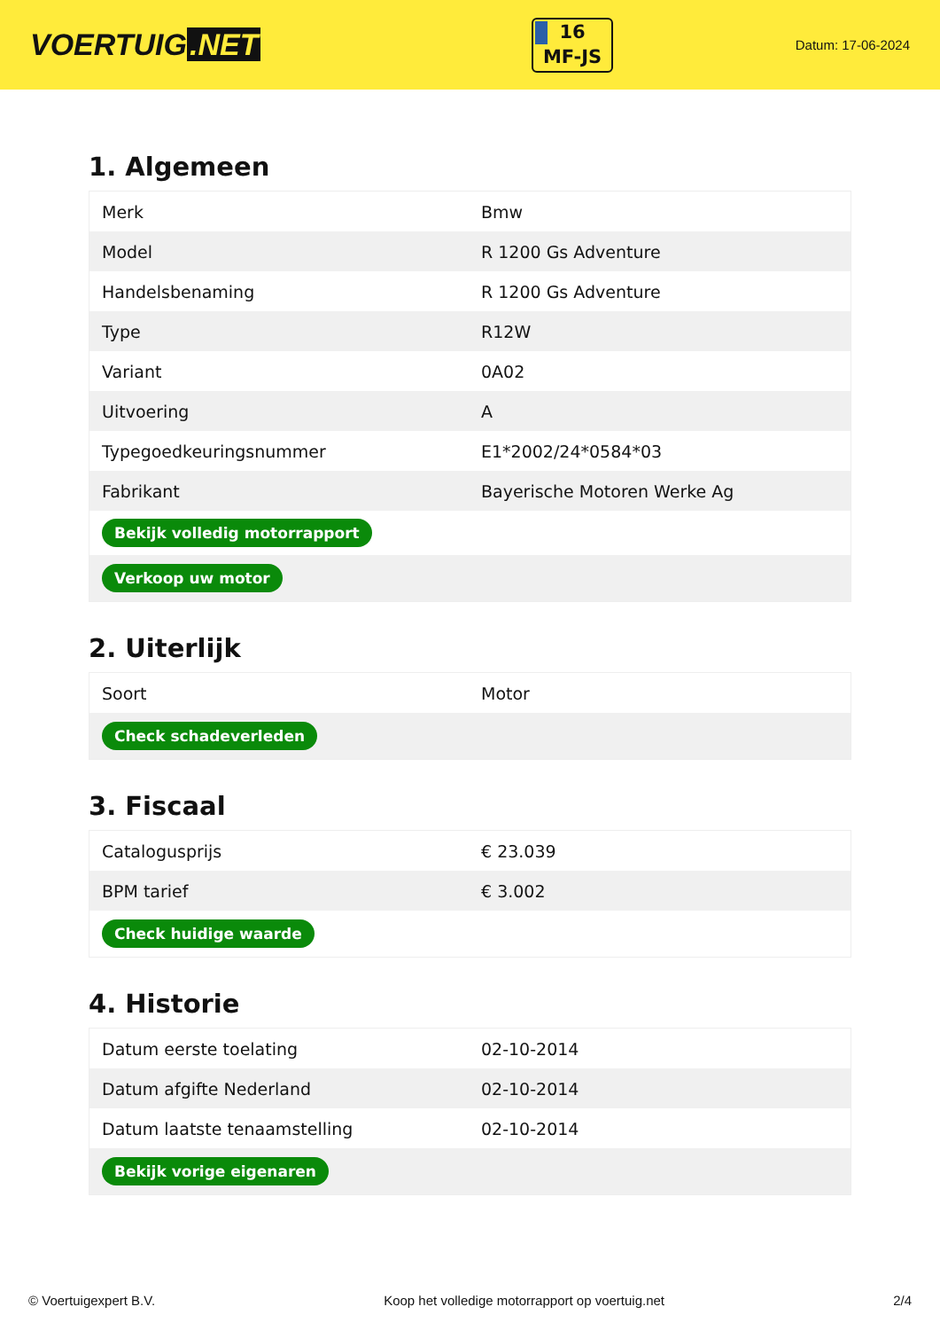VOERTUIG.NET
16
MF-JS
Datum: 17-06-2024
1. Algemeen
| Merk | Bmw |
| Model | R 1200 Gs Adventure |
| Handelsbenaming | R 1200 Gs Adventure |
| Type | R12W |
| Variant | 0A02 |
| Uitvoering | A |
| Typegoedkeuringsnummer | E1*2002/24*0584*03 |
| Fabrikant | Bayerische Motoren Werke Ag |
| Bekijk volledig motorrapport | |
| Verkoop uw motor | |
2. Uiterlijk
| Soort | Motor |
| Check schadeverleden | |
3. Fiscaal
| Catalogusprijs | € 23.039 |
| BPM tarief | € 3.002 |
| Check huidige waarde | |
4. Historie
| Datum eerste toelating | 02-10-2014 |
| Datum afgifte Nederland | 02-10-2014 |
| Datum laatste tenaamstelling | 02-10-2014 |
| Bekijk vorige eigenaren | |
© Voertuigexpert B.V. Koop het volledige motorrapport op voertuig.net 2/4